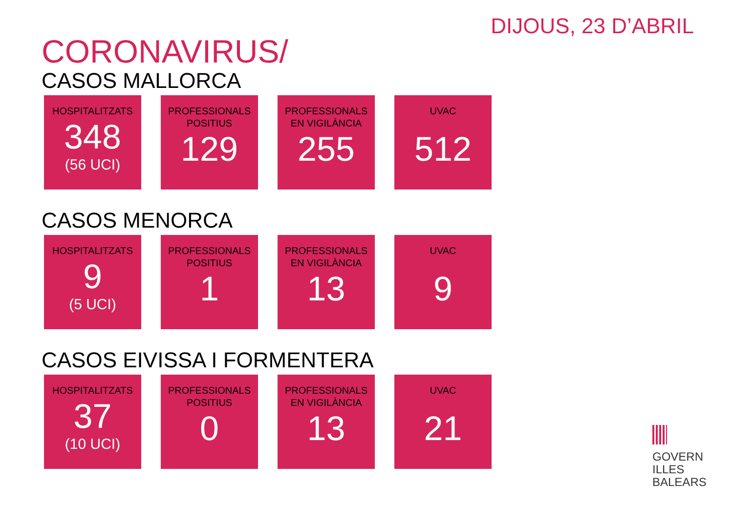DIJOUS, 23 D’ABRIL
CORONAVIRUS/
CASOS MALLORCA
HOSPITALITZATS
348
(56 UCI)
PROFESSIONALS
POSITIUS
129
PROFESSIONALS
EN VIGILÀNCIA
255
UVAC
512
CASOS MENORCA
HOSPITALITZATS
9
(5 UCI)
PROFESSIONALS
POSITIUS
1
PROFESSIONALS
EN VIGILÀNCIA
13
UVAC
9
CASOS EIVISSA I FORMENTERA
HOSPITALITZATS
37
(10 UCI)
PROFESSIONALS
POSITIUS
0
PROFESSIONALS
EN VIGILÀNCIA
13
UVAC
21
GOVERN
ILLES
BALEARS